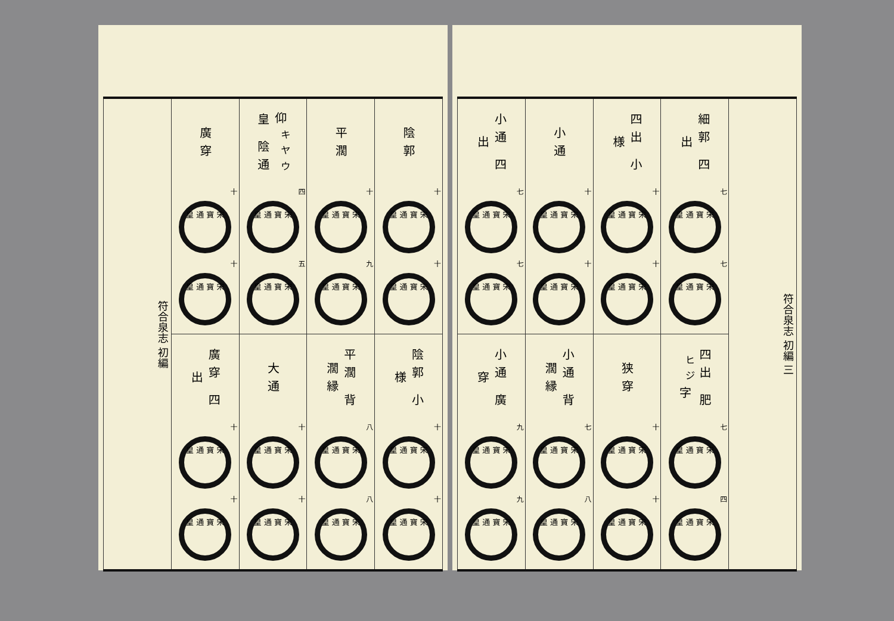| 符合泉志 初編 | 廣穿 十 皇 通 寶 宋 十 皇 通 寶 宋 | 仰<sup>キヤウ</sup>皇 陰通 四 皇 通 寶 宋 五 皇 通 寶 宋 | 平濶 十 皇 通 寶 宋 九 皇 通 寶 宋 | 陰郭 十 皇 通 寶 宋 十 皇 通 寶 宋 |
| | 廣穿 四出 十 皇 通 寶 宋 十 皇 通 寶 宋 | 大通 十 皇 通 寶 宋 十 皇 通 寶 宋 | 平濶 背濶縁 八 皇 通 寶 宋 八 皇 通 寶 宋 | 陰郭 小様 十 皇 通 寶 宋 十 皇 通 寶 宋 |
| 小通 四出 七 皇 通 寶 宋 七 皇 通 寶 宋 | 小通 十 皇 通 寶 宋 十 皇 通 寶 宋 | 四出 小様 十 皇 通 寶 宋 十 皇 通 寶 宋 | 細郭 四出 七 皇 通 寶 宋 七 皇 通 寶 宋 | 符合泉志 初編 三 |
| 小通 廣穿 九 皇 通 寶 宋 九 皇 通 寶 宋 | 小通 背濶縁 七 皇 通 寶 宋 八 皇 通 寶 宋 | 狭穿 十 皇 通 寶 宋 十 皇 通 寶 宋 | 四出 肥<sup>ヒジ</sup>字 七 皇 通 寶 宋 四 皇 通 寶 宋 | |